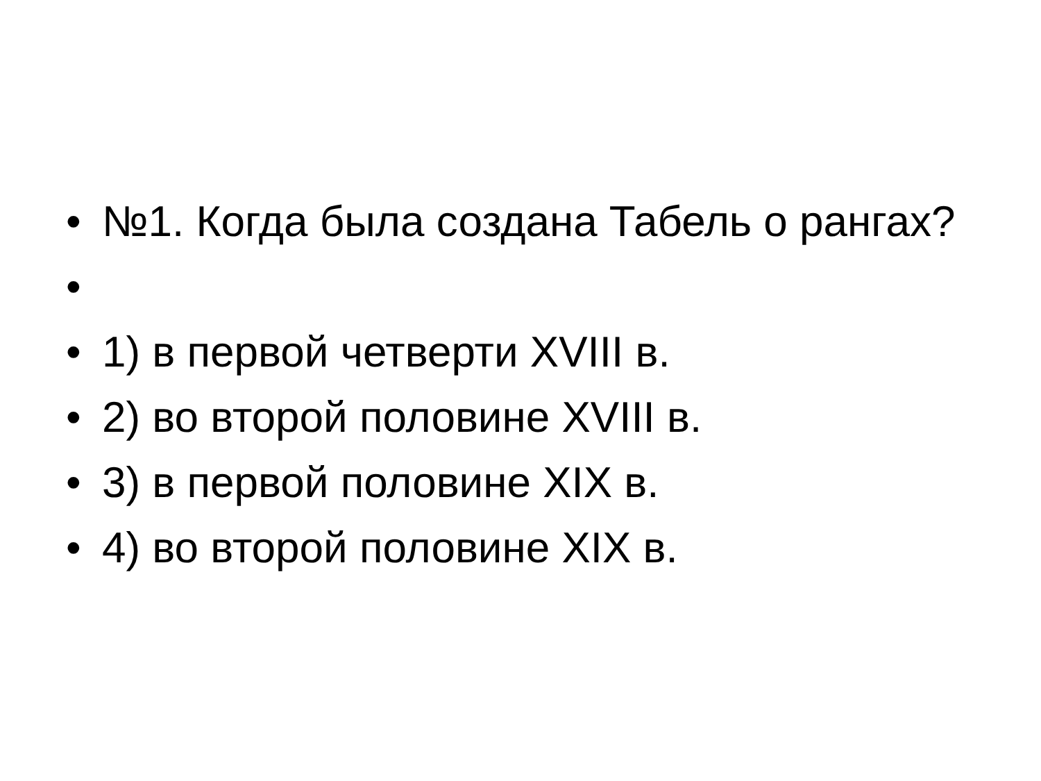• №1. Когда была создана Табель о рангах?
•
• 1) в первой четверти XVIII в.
• 2) во второй половине XVIII в.
• 3) в первой половине XIX в.
• 4) во второй половине XIX в.